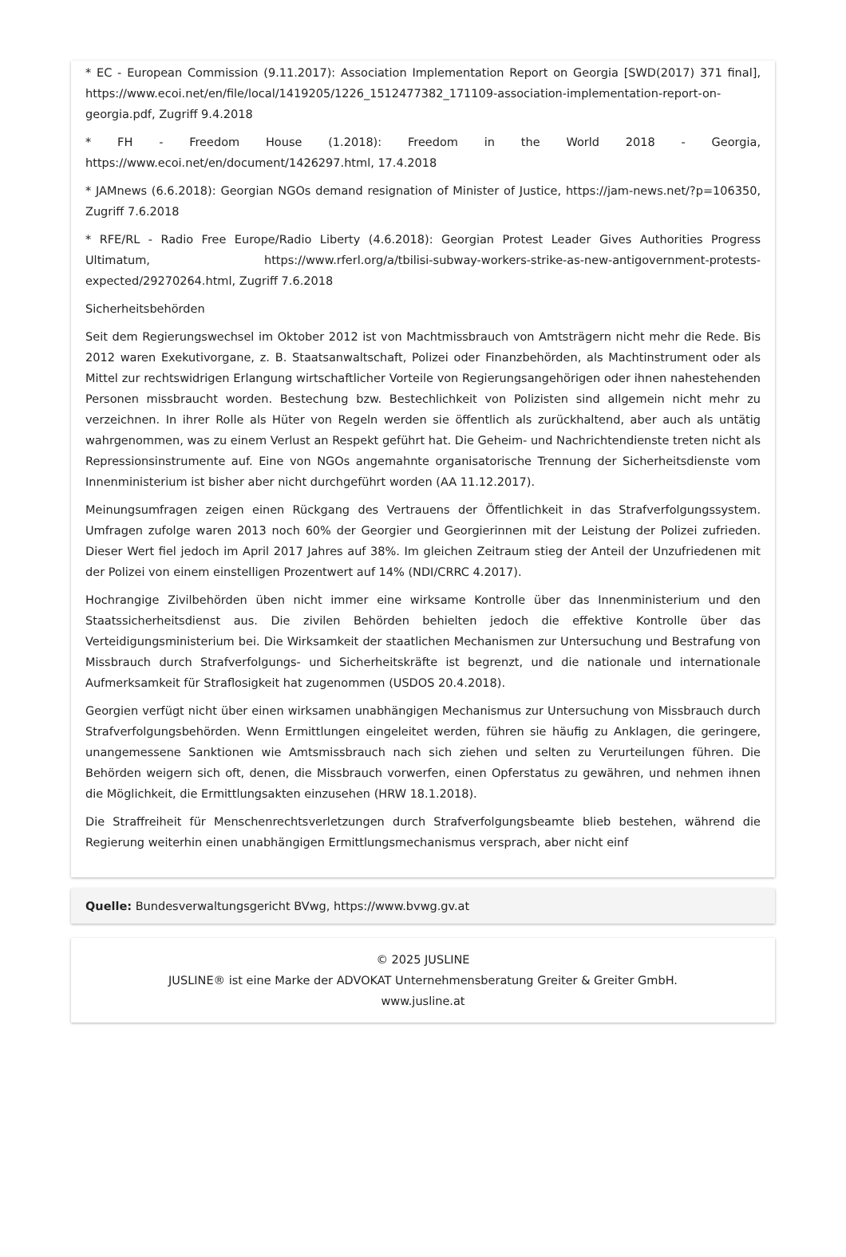* EC - European Commission (9.11.2017): Association Implementation Report on Georgia [SWD(2017) 371 final], https://www.ecoi.net/en/file/local/1419205/1226_1512477382_171109-association-implementation-report-on-georgia.pdf, Zugriff 9.4.2018
* FH - Freedom House (1.2018): Freedom in the World 2018 - Georgia, https://www.ecoi.net/en/document/1426297.html, 17.4.2018
* JAMnews (6.6.2018): Georgian NGOs demand resignation of Minister of Justice, https://jam-news.net/?p=106350, Zugriff 7.6.2018
* RFE/RL - Radio Free Europe/Radio Liberty (4.6.2018): Georgian Protest Leader Gives Authorities Progress Ultimatum, https://www.rferl.org/a/tbilisi-subway-workers-strike-as-new-antigovernment-protests-expected/29270264.html, Zugriff 7.6.2018
Sicherheitsbehörden
Seit dem Regierungswechsel im Oktober 2012 ist von Machtmissbrauch von Amtsträgern nicht mehr die Rede. Bis 2012 waren Exekutivorgane, z. B. Staatsanwaltschaft, Polizei oder Finanzbehörden, als Machtinstrument oder als Mittel zur rechtswidrigen Erlangung wirtschaftlicher Vorteile von Regierungsangehörigen oder ihnen nahestehenden Personen missbraucht worden. Bestechung bzw. Bestechlichkeit von Polizisten sind allgemein nicht mehr zu verzeichnen. In ihrer Rolle als Hüter von Regeln werden sie öffentlich als zurückhaltend, aber auch als untätig wahrgenommen, was zu einem Verlust an Respekt geführt hat. Die Geheim- und Nachrichtendienste treten nicht als Repressionsinstrumente auf. Eine von NGOs angemahnte organisatorische Trennung der Sicherheitsdienste vom Innenministerium ist bisher aber nicht durchgeführt worden (AA 11.12.2017).
Meinungsumfragen zeigen einen Rückgang des Vertrauens der Öffentlichkeit in das Strafverfolgungssystem. Umfragen zufolge waren 2013 noch 60% der Georgier und Georgierinnen mit der Leistung der Polizei zufrieden. Dieser Wert fiel jedoch im April 2017 Jahres auf 38%. Im gleichen Zeitraum stieg der Anteil der Unzufriedenen mit der Polizei von einem einstelligen Prozentwert auf 14% (NDI/CRRC 4.2017).
Hochrangige Zivilbehörden üben nicht immer eine wirksame Kontrolle über das Innenministerium und den Staatssicherheitsdienst aus. Die zivilen Behörden behielten jedoch die effektive Kontrolle über das Verteidigungsministerium bei. Die Wirksamkeit der staatlichen Mechanismen zur Untersuchung und Bestrafung von Missbrauch durch Strafverfolgungs- und Sicherheitskräfte ist begrenzt, und die nationale und internationale Aufmerksamkeit für Straflosigkeit hat zugenommen (USDOS 20.4.2018).
Georgien verfügt nicht über einen wirksamen unabhängigen Mechanismus zur Untersuchung von Missbrauch durch Strafverfolgungsbehörden. Wenn Ermittlungen eingeleitet werden, führen sie häufig zu Anklagen, die geringere, unangemessene Sanktionen wie Amtsmissbrauch nach sich ziehen und selten zu Verurteilungen führen. Die Behörden weigern sich oft, denen, die Missbrauch vorwerfen, einen Opferstatus zu gewähren, und nehmen ihnen die Möglichkeit, die Ermittlungsakten einzusehen (HRW 18.1.2018).
Die Straffreiheit für Menschenrechtsverletzungen durch Strafverfolgungsbeamte blieb bestehen, während die Regierung weiterhin einen unabhängigen Ermittlungsmechanismus versprach, aber nicht einf
Quelle: Bundesverwaltungsgericht BVwg, https://www.bvwg.gv.at
© 2025 JUSLINE
JUSLINE® ist eine Marke der ADVOKAT Unternehmensberatung Greiter & Greiter GmbH.
www.jusline.at